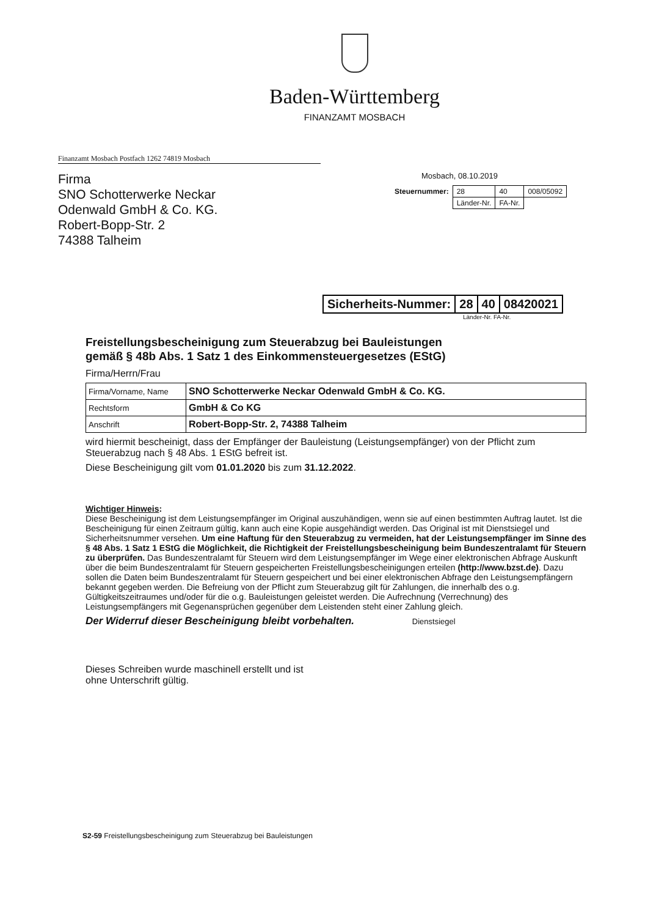Baden-Württemberg
FINANZAMT MOSBACH
Finanzamt Mosbach Postfach 1262 74819 Mosbach
Firma
SNO Schotterwerke Neckar
Odenwald GmbH & Co. KG.
Robert-Bopp-Str. 2
74388 Talheim
Mosbach, 08.10.2019
| Steuernummer: | 28 | 40 | 008/05092 |
| | Länder-Nr. | FA-Nr. | |
| Sicherheits-Nummer: | 28 | 40 | 08420021 |
Länder-Nr. FA-Nr.
Freistellungsbescheinigung zum Steuerabzug bei Bauleistungen
gemäß § 48b Abs. 1 Satz 1 des Einkommensteuergesetzes (EStG)
Firma/Herrn/Frau
| Firma/Vorname, Name | SNO Schotterwerke Neckar Odenwald GmbH & Co. KG. |
| Rechtsform | GmbH & Co KG |
| Anschrift | Robert-Bopp-Str. 2, 74388 Talheim |
wird hiermit bescheinigt, dass der Empfänger der Bauleistung (Leistungsempfänger) von der Pflicht zum Steuerabzug nach § 48 Abs. 1 EStG befreit ist.
Diese Bescheinigung gilt vom 01.01.2020 bis zum 31.12.2022.
Wichtiger Hinweis:
Diese Bescheinigung ist dem Leistungsempfänger im Original auszuhändigen, wenn sie auf einen bestimmten Auftrag lautet. Ist die Bescheinigung für einen Zeitraum gültig, kann auch eine Kopie ausgehändigt werden. Das Original ist mit Dienstsiegel und Sicherheitsnummer versehen. Um eine Haftung für den Steuerabzug zu vermeiden, hat der Leistungsempfänger im Sinne des § 48 Abs. 1 Satz 1 EStG die Möglichkeit, die Richtigkeit der Freistellungsbescheinigung beim Bundeszentralamt für Steuern zu überprüfen. Das Bundeszentralamt für Steuern wird dem Leistungsempfänger im Wege einer elektronischen Abfrage Auskunft über die beim Bundeszentralamt für Steuern gespeicherten Freistellungsbescheinigungen erteilen (http://www.bzst.de). Dazu sollen die Daten beim Bundeszentralamt für Steuern gespeichert und bei einer elektronischen Abfrage den Leistungsempfängern bekannt gegeben werden. Die Befreiung von der Pflicht zum Steuerabzug gilt für Zahlungen, die innerhalb des o.g. Gültigkeitszeitraumes und/oder für die o.g. Bauleistungen geleistet werden. Die Aufrechnung (Verrechnung) des Leistungsempfängers mit Gegenansprüchen gegenüber dem Leistenden steht einer Zahlung gleich.
Der Widerruf dieser Bescheinigung bleibt vorbehalten. Dienstsiegel
Dieses Schreiben wurde maschinell erstellt und ist
ohne Unterschrift gültig.
S2-59 Freistellungsbescheinigung zum Steuerabzug bei Bauleistungen